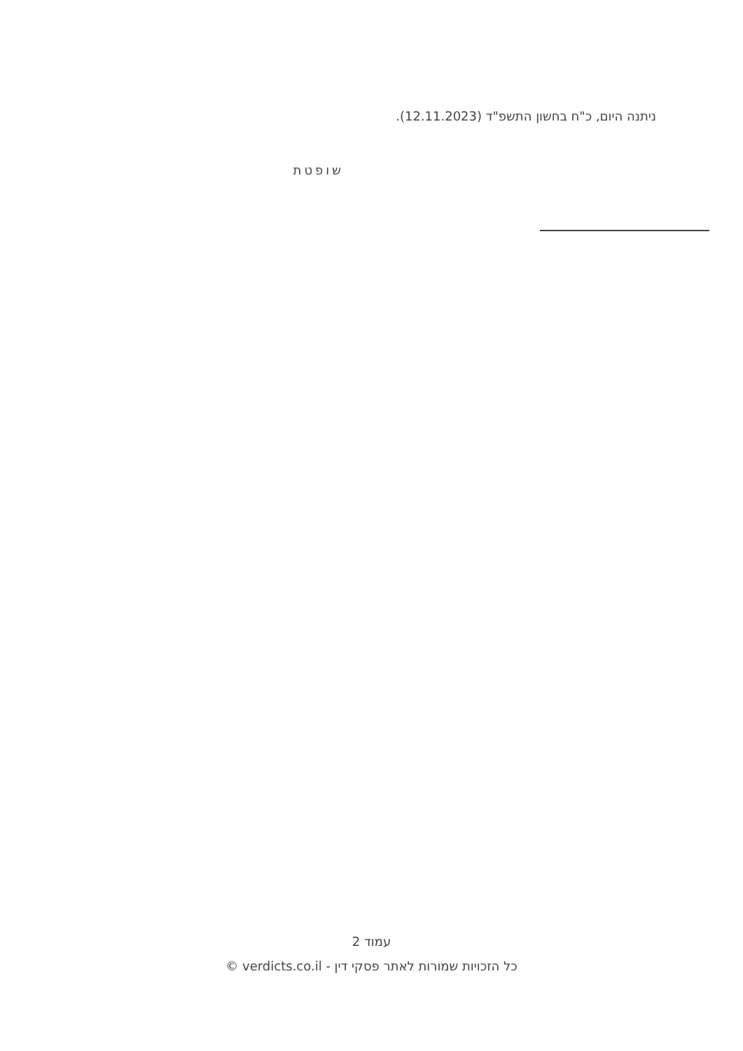ניתנה היום, כ"ח בחשון התשפ"ד (12.11.2023).
שופטת
עמוד 2
כל הזכויות שמורות לאתר פסקי דין - verdicts.co.il ©